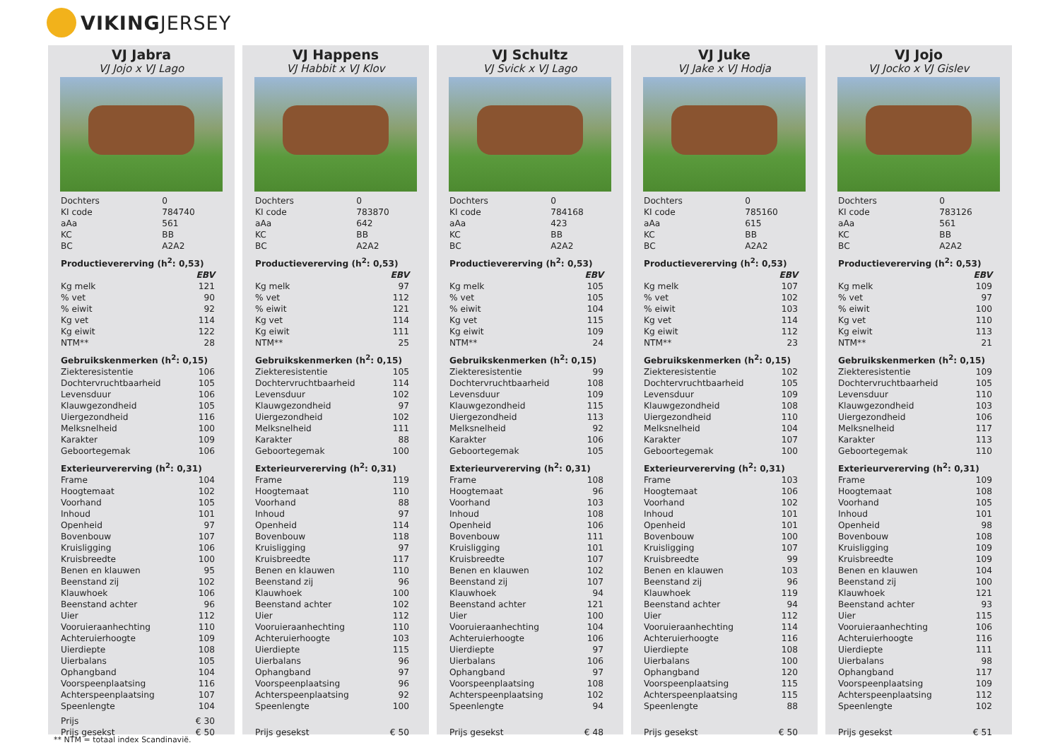VIKINGJERSEY
VJ Jabra
VJ Jojo x VJ Lago
| Dochters | 0 | |
| KI code | 784740 | |
| aAa | 561 | |
| KC | BB | |
| BC | A2A2 | |
| Productievererving (h<sup>2</sup>: 0,53) | | |
| | | EBV |
| Kg melk | | 121 |
| % vet | | 90 |
| % eiwit | | 92 |
| Kg vet | | 114 |
| Kg eiwit | | 122 |
| NTM** | | 28 |
| Gebruikskenmerken (h<sup>2</sup>: 0,15) | | |
| Ziekteresistentie | | 106 |
| Dochtervruchtbaarheid | | 105 |
| Levensduur | | 106 |
| Klauwgezondheid | | 105 |
| Uiergezondheid | | 116 |
| Melksnelheid | | 100 |
| Karakter | | 109 |
| Geboortegemak | | 106 |
| Exterieurvererving (h<sup>2</sup>: 0,31) | | |
| Frame | | 104 |
| Hoogtemaat | | 102 |
| Voorhand | | 105 |
| Inhoud | | 101 |
| Openheid | | 97 |
| Bovenbouw | | 107 |
| Kruisligging | | 106 |
| Kruisbreedte | | 100 |
| Benen en klauwen | | 95 |
| Beenstand zij | | 102 |
| Klauwhoek | | 106 |
| Beenstand achter | | 96 |
| Uier | | 112 |
| Vooruieraanhechting | | 110 |
| Achteruierhoogte | | 109 |
| Uierdiepte | | 108 |
| Uierbalans | | 105 |
| Ophangband | | 104 |
| Voorspeenplaatsing | | 116 |
| Achterspeenplaatsing | | 107 |
| Speenlengte | | 104 |
| Prijs | | € 30 |
| Prijs gesekst | | € 50 |
VJ Happens
VJ Habbit x VJ Klov
| Dochters | 0 | |
| KI code | 783870 | |
| aAa | 642 | |
| KC | BB | |
| BC | A2A2 | |
| Productievererving (h<sup>2</sup>: 0,53) | | |
| | | EBV |
| Kg melk | | 97 |
| % vet | | 112 |
| % eiwit | | 121 |
| Kg vet | | 114 |
| Kg eiwit | | 111 |
| NTM** | | 25 |
| Gebruikskenmerken (h<sup>2</sup>: 0,15) | | |
| Ziekteresistentie | | 105 |
| Dochtervruchtbaarheid | | 114 |
| Levensduur | | 102 |
| Klauwgezondheid | | 97 |
| Uiergezondheid | | 102 |
| Melksnelheid | | 111 |
| Karakter | | 88 |
| Geboortegemak | | 100 |
| Exterieurvererving (h<sup>2</sup>: 0,31) | | |
| Frame | | 119 |
| Hoogtemaat | | 110 |
| Voorhand | | 88 |
| Inhoud | | 97 |
| Openheid | | 114 |
| Bovenbouw | | 118 |
| Kruisligging | | 97 |
| Kruisbreedte | | 117 |
| Benen en klauwen | | 110 |
| Beenstand zij | | 96 |
| Klauwhoek | | 100 |
| Beenstand achter | | 102 |
| Uier | | 112 |
| Vooruieraanhechting | | 110 |
| Achteruierhoogte | | 103 |
| Uierdiepte | | 115 |
| Uierbalans | | 96 |
| Ophangband | | 97 |
| Voorspeenplaatsing | | 96 |
| Achterspeenplaatsing | | 92 |
| Speenlengte | | 100 |
| Prijs gesekst | | € 50 |
VJ Schultz
VJ Svick x VJ Lago
| Dochters | 0 | |
| KI code | 784168 | |
| aAa | 423 | |
| KC | BB | |
| BC | A2A2 | |
| Productievererving (h<sup>2</sup>: 0,53) | | |
| | | EBV |
| Kg melk | | 105 |
| % vet | | 105 |
| % eiwit | | 104 |
| Kg vet | | 115 |
| Kg eiwit | | 109 |
| NTM** | | 24 |
| Gebruikskenmerken (h<sup>2</sup>: 0,15) | | |
| Ziekteresistentie | | 99 |
| Dochtervruchtbaarheid | | 108 |
| Levensduur | | 109 |
| Klauwgezondheid | | 115 |
| Uiergezondheid | | 113 |
| Melksnelheid | | 92 |
| Karakter | | 106 |
| Geboortegemak | | 105 |
| Exterieurvererving (h<sup>2</sup>: 0,31) | | |
| Frame | | 108 |
| Hoogtemaat | | 96 |
| Voorhand | | 103 |
| Inhoud | | 108 |
| Openheid | | 106 |
| Bovenbouw | | 111 |
| Kruisligging | | 101 |
| Kruisbreedte | | 107 |
| Benen en klauwen | | 102 |
| Beenstand zij | | 107 |
| Klauwhoek | | 94 |
| Beenstand achter | | 121 |
| Uier | | 100 |
| Vooruieraanhechting | | 104 |
| Achteruierhoogte | | 106 |
| Uierdiepte | | 97 |
| Uierbalans | | 106 |
| Ophangband | | 97 |
| Voorspeenplaatsing | | 108 |
| Achterspeenplaatsing | | 102 |
| Speenlengte | | 94 |
| Prijs gesekst | | € 48 |
VJ Juke
VJ Jake x VJ Hodja
| Dochters | 0 | |
| KI code | 785160 | |
| aAa | 615 | |
| KC | BB | |
| BC | A2A2 | |
| Productievererving (h<sup>2</sup>: 0,53) | | |
| | | EBV |
| Kg melk | | 107 |
| % vet | | 102 |
| % eiwit | | 103 |
| Kg vet | | 114 |
| Kg eiwit | | 112 |
| NTM** | | 23 |
| Gebruikskenmerken (h<sup>2</sup>: 0,15) | | |
| Ziekteresistentie | | 102 |
| Dochtervruchtbaarheid | | 105 |
| Levensduur | | 109 |
| Klauwgezondheid | | 108 |
| Uiergezondheid | | 110 |
| Melksnelheid | | 104 |
| Karakter | | 107 |
| Geboortegemak | | 100 |
| Exterieurvererving (h<sup>2</sup>: 0,31) | | |
| Frame | | 103 |
| Hoogtemaat | | 106 |
| Voorhand | | 102 |
| Inhoud | | 101 |
| Openheid | | 101 |
| Bovenbouw | | 100 |
| Kruisligging | | 107 |
| Kruisbreedte | | 99 |
| Benen en klauwen | | 103 |
| Beenstand zij | | 96 |
| Klauwhoek | | 119 |
| Beenstand achter | | 94 |
| Uier | | 112 |
| Vooruieraanhechting | | 114 |
| Achteruierhoogte | | 116 |
| Uierdiepte | | 108 |
| Uierbalans | | 100 |
| Ophangband | | 120 |
| Voorspeenplaatsing | | 115 |
| Achterspeenplaatsing | | 115 |
| Speenlengte | | 88 |
| Prijs gesekst | | € 50 |
VJ Jojo
VJ Jocko x VJ Gislev
| Dochters | 0 | |
| KI code | 783126 | |
| aAa | 561 | |
| KC | BB | |
| BC | A2A2 | |
| Productievererving (h<sup>2</sup>: 0,53) | | |
| | | EBV |
| Kg melk | | 109 |
| % vet | | 97 |
| % eiwit | | 100 |
| Kg vet | | 110 |
| Kg eiwit | | 113 |
| NTM** | | 21 |
| Gebruikskenmerken (h<sup>2</sup>: 0,15) | | |
| Ziekteresistentie | | 109 |
| Dochtervruchtbaarheid | | 105 |
| Levensduur | | 110 |
| Klauwgezondheid | | 103 |
| Uiergezondheid | | 106 |
| Melksnelheid | | 117 |
| Karakter | | 113 |
| Geboortegemak | | 110 |
| Exterieurvererving (h<sup>2</sup>: 0,31) | | |
| Frame | | 109 |
| Hoogtemaat | | 108 |
| Voorhand | | 105 |
| Inhoud | | 101 |
| Openheid | | 98 |
| Bovenbouw | | 108 |
| Kruisligging | | 109 |
| Kruisbreedte | | 109 |
| Benen en klauwen | | 104 |
| Beenstand zij | | 100 |
| Klauwhoek | | 121 |
| Beenstand achter | | 93 |
| Uier | | 115 |
| Vooruieraanhechting | | 106 |
| Achteruierhoogte | | 116 |
| Uierdiepte | | 111 |
| Uierbalans | | 98 |
| Ophangband | | 117 |
| Voorspeenplaatsing | | 109 |
| Achterspeenplaatsing | | 112 |
| Speenlengte | | 102 |
| Prijs gesekst | | € 51 |
** NTM = totaal index Scandinavië.